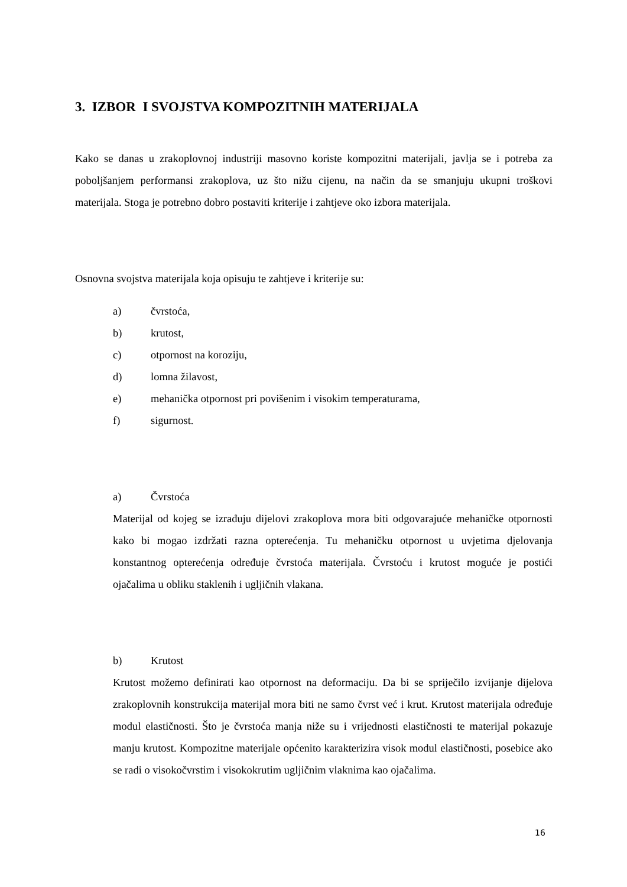3. IZBOR I SVOJSTVA KOMPOZITNIH MATERIJALA
Kako se danas u zrakoplovnoj industriji masovno koriste kompozitni materijali, javlja se i potreba za poboljšanjem performansi zrakoplova, uz što nižu cijenu, na način da se smanjuju ukupni troškovi materijala. Stoga je potrebno dobro postaviti kriterije i zahtjeve oko izbora materijala.
Osnovna svojstva materijala koja opisuju te zahtjeve i kriterije su:
a) čvrstoća,
b) krutost,
c) otpornost na koroziju,
d) lomna žilavost,
e) mehanička otpornost pri povišenim i visokim temperaturama,
f) sigurnost.
a) Čvrstoća
Materijal od kojeg se izrađuju dijelovi zrakoplova mora biti odgovarajuće mehaničke otpornosti kako bi mogao izdržati razna opterećenja. Tu mehaničku otpornost u uvjetima djelovanja konstantnog opterećenja određuje čvrstoća materijala. Čvrstoću i krutost moguće je postići ojačalima u obliku staklenih i ugljičnih vlakana.
b) Krutost
Krutost možemo definirati kao otpornost na deformaciju. Da bi se spriječilo izvijanje dijelova zrakoplovnih konstrukcija materijal mora biti ne samo čvrst već i krut. Krutost materijala određuje modul elastičnosti. Što je čvrstoća manja niže su i vrijednosti elastičnosti te materijal pokazuje manju krutost. Kompozitne materijale općenito karakterizira visok modul elastičnosti, posebice ako se radi o visokočvrstim i visokokrutim ugljičnim vlaknima kao ojačalima.
16